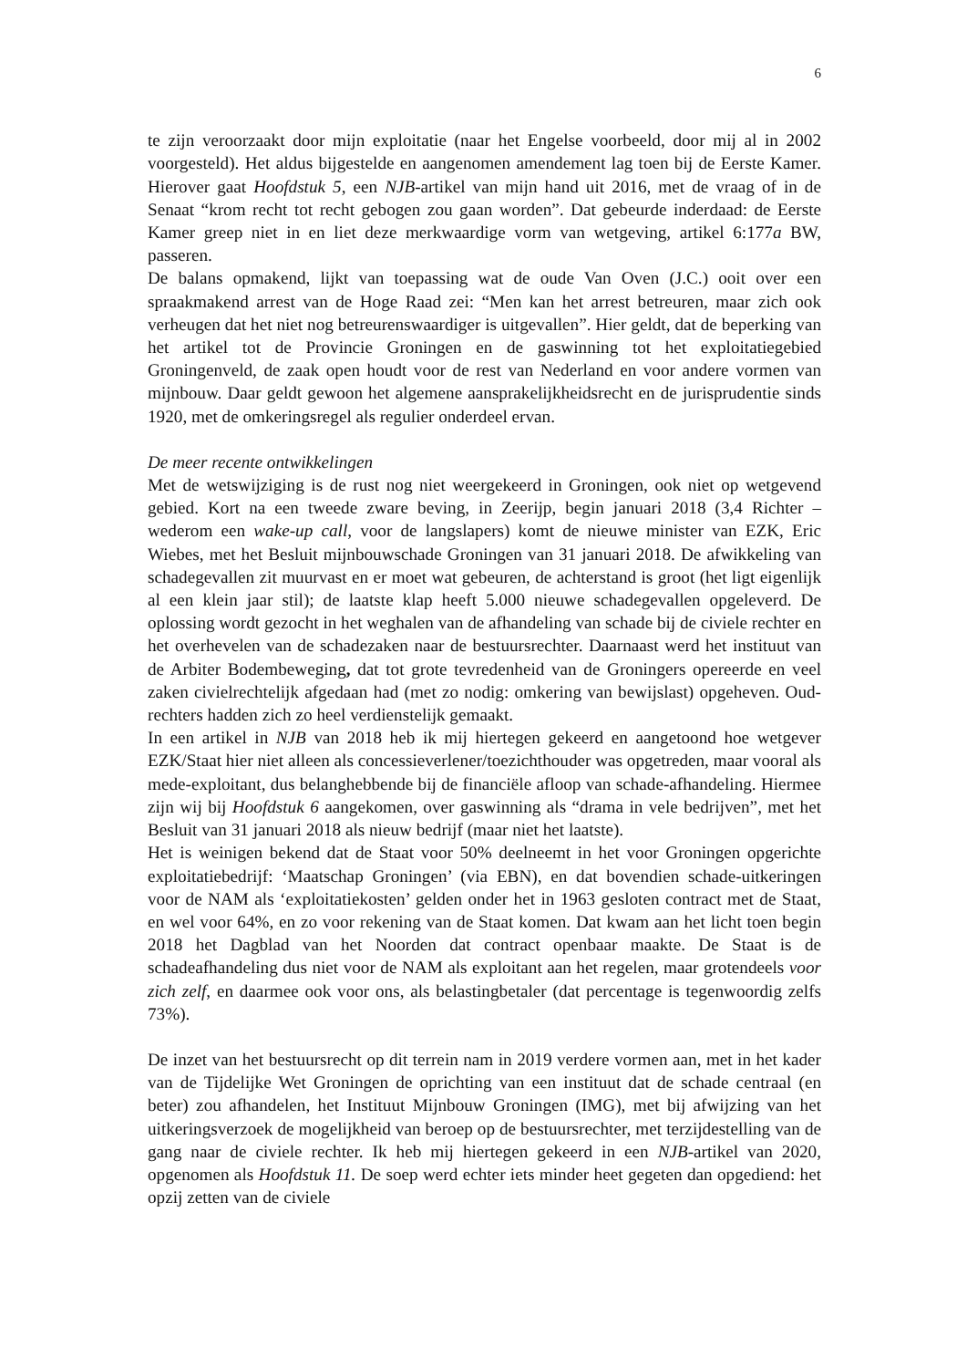6
te zijn veroorzaakt door mijn exploitatie (naar het Engelse voorbeeld, door mij al in 2002 voorgesteld). Het aldus bijgestelde en aangenomen amendement lag toen bij de Eerste Kamer. Hierover gaat Hoofdstuk 5, een NJB-artikel van mijn hand uit 2016, met de vraag of in de Senaat “krom recht tot recht gebogen zou gaan worden”. Dat gebeurde inderdaad: de Eerste Kamer greep niet in en liet deze merkwaardige vorm van wetgeving, artikel 6:177a BW, passeren.
De balans opmakend, lijkt van toepassing wat de oude Van Oven (J.C.) ooit over een spraakmakend arrest van de Hoge Raad zei: “Men kan het arrest betreuren, maar zich ook verheugen dat het niet nog betreurenswaardiger is uitgevallen”. Hier geldt, dat de beperking van het artikel tot de Provincie Groningen en de gaswinning tot het exploitatiegebied Groningenveld, de zaak open houdt voor de rest van Nederland en voor andere vormen van mijnbouw. Daar geldt gewoon het algemene aansprakelijkheidsrecht en de jurisprudentie sinds 1920, met de omkeringsregel als regulier onderdeel ervan.
De meer recente ontwikkelingen
Met de wetswijziging is de rust nog niet weergekeerd in Groningen, ook niet op wetgevend gebied. Kort na een tweede zware beving, in Zeerijp, begin januari 2018 (3,4 Richter – wederom een wake-up call, voor de langslapers) komt de nieuwe minister van EZK, Eric Wiebes, met het Besluit mijnbouwschade Groningen van 31 januari 2018. De afwikkeling van schadegevallen zit muurvast en er moet wat gebeuren, de achterstand is groot (het ligt eigenlijk al een klein jaar stil); de laatste klap heeft 5.000 nieuwe schadegevallen opgeleverd. De oplossing wordt gezocht in het weghalen van de afhandeling van schade bij de civiele rechter en het overhevelen van de schadezaken naar de bestuursrechter. Daarnaast werd het instituut van de Arbiter Bodembeweging, dat tot grote tevredenheid van de Groningers opereerde en veel zaken civielrechtelijk afgedaan had (met zo nodig: omkering van bewijslast) opgeheven. Oud-rechters hadden zich zo heel verdienstelijk gemaakt.
In een artikel in NJB van 2018 heb ik mij hiertegen gekeerd en aangetoond hoe wetgever EZK/Staat hier niet alleen als concessieverlener/toezichthouder was opgetreden, maar vooral als mede-exploitant, dus belanghebbende bij de financiële afloop van schade-afhandeling. Hiermee zijn wij bij Hoofdstuk 6 aangekomen, over gaswinning als “drama in vele bedrijven”, met het Besluit van 31 januari 2018 als nieuw bedrijf (maar niet het laatste).
Het is weinigen bekend dat de Staat voor 50% deelneemt in het voor Groningen opgerichte exploitatiebedrijf: ‘Maatschap Groningen’ (via EBN), en dat bovendien schade-uitkeringen voor de NAM als ‘exploitatiekosten’ gelden onder het in 1963 gesloten contract met de Staat, en wel voor 64%, en zo voor rekening van de Staat komen. Dat kwam aan het licht toen begin 2018 het Dagblad van het Noorden dat contract openbaar maakte. De Staat is de schadeafhandeling dus niet voor de NAM als exploitant aan het regelen, maar grotendeels voor zich zelf, en daarmee ook voor ons, als belastingbetaler (dat percentage is tegenwoordig zelfs 73%).
De inzet van het bestuursrecht op dit terrein nam in 2019 verdere vormen aan, met in het kader van de Tijdelijke Wet Groningen de oprichting van een instituut dat de schade centraal (en beter) zou afhandelen, het Instituut Mijnbouw Groningen (IMG), met bij afwijzing van het uitkeringsverzoek de mogelijkheid van beroep op de bestuursrechter, met terzijdestelling van de gang naar de civiele rechter. Ik heb mij hiertegen gekeerd in een NJB-artikel van 2020, opgenomen als Hoofdstuk 11. De soep werd echter iets minder heet gegeten dan opgediend: het opzij zetten van de civiele